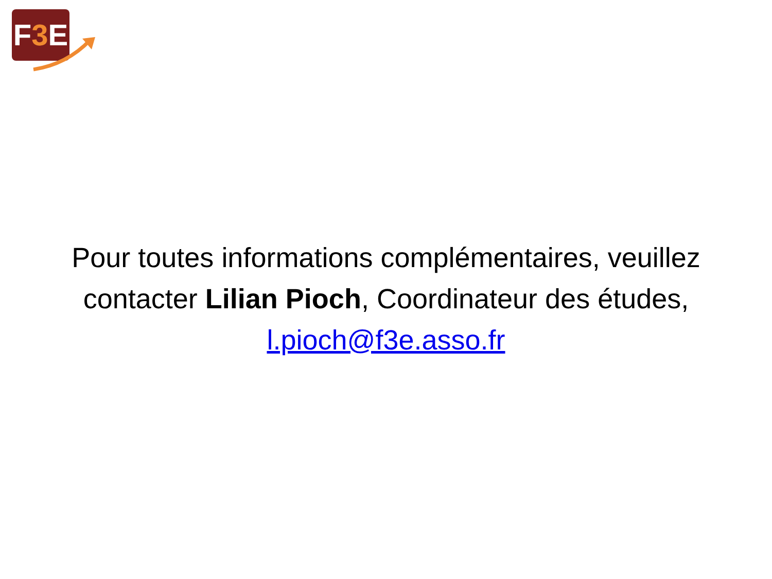F3 E
Pour toutes informations complémentaires, veuillez contacter Lilian Pioch, Coordinateur des études, l.pioch@f3e.asso.fr